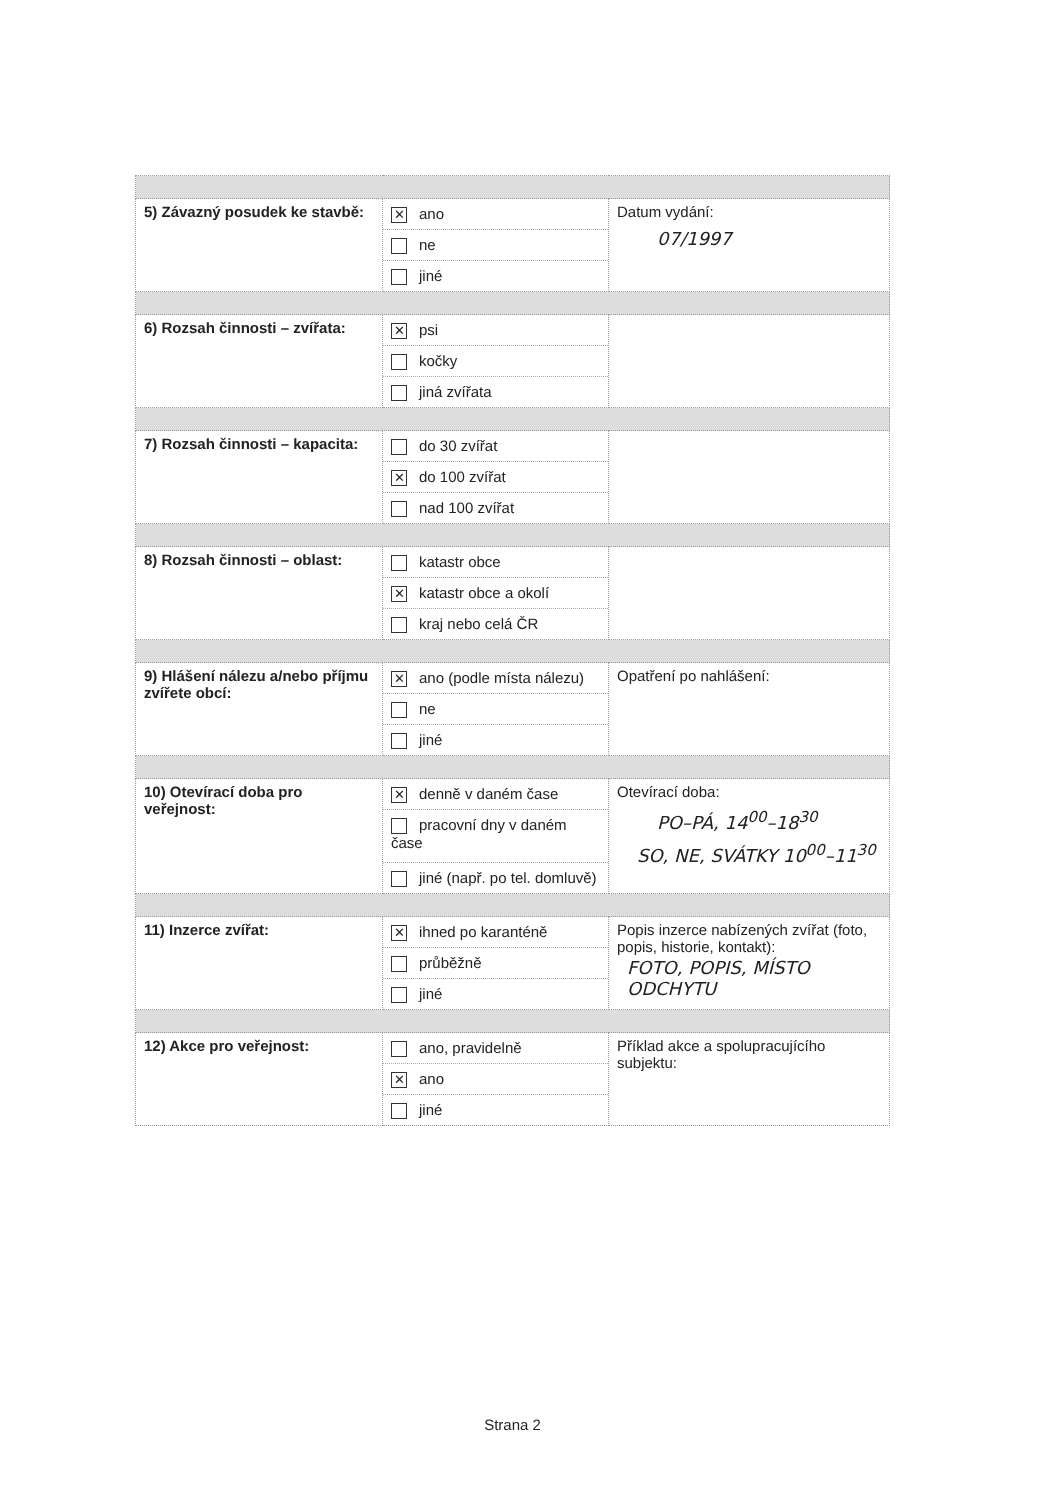| 5) Závazný posudek ke stavbě: | ✕ ano ne jiné | Datum vydání: 07/1997 |
| 6) Rozsah činnosti – zvířata: | ✕ psi kočky jiná zvířata | |
| 7) Rozsah činnosti – kapacita: | do 30 zvířat ✕ do 100 zvířat nad 100 zvířat | |
| 8) Rozsah činnosti – oblast: | katastr obce ✕ katastr obce a okolí kraj nebo celá ČR | |
| 9) Hlášení nálezu a/nebo příjmu zvířete obcí: | ✕ ano (podle místa nálezu) ne jiné | Opatření po nahlášení: |
| 10) Otevírací doba pro veřejnost: | ✕ denně v daném čase pracovní dny v daném čase jiné (např. po tel. domluvě) | Otevírací doba: PO–PÁ, 14<sup>00</sup>–18<sup>30</sup> SO, NE, SVÁTKY 10<sup>00</sup>–11<sup>30</sup> |
| 11) Inzerce zvířat: | ✕ ihned po karanténě průběžně jiné | Popis inzerce nabízených zvířat (foto, popis, historie, kontakt): FOTO, POPIS, MÍSTO ODCHYTU |
| 12) Akce pro veřejnost: | ano, pravidelně ✕ ano jiné | Příklad akce a spolupracujícího subjektu: |
Strana 2